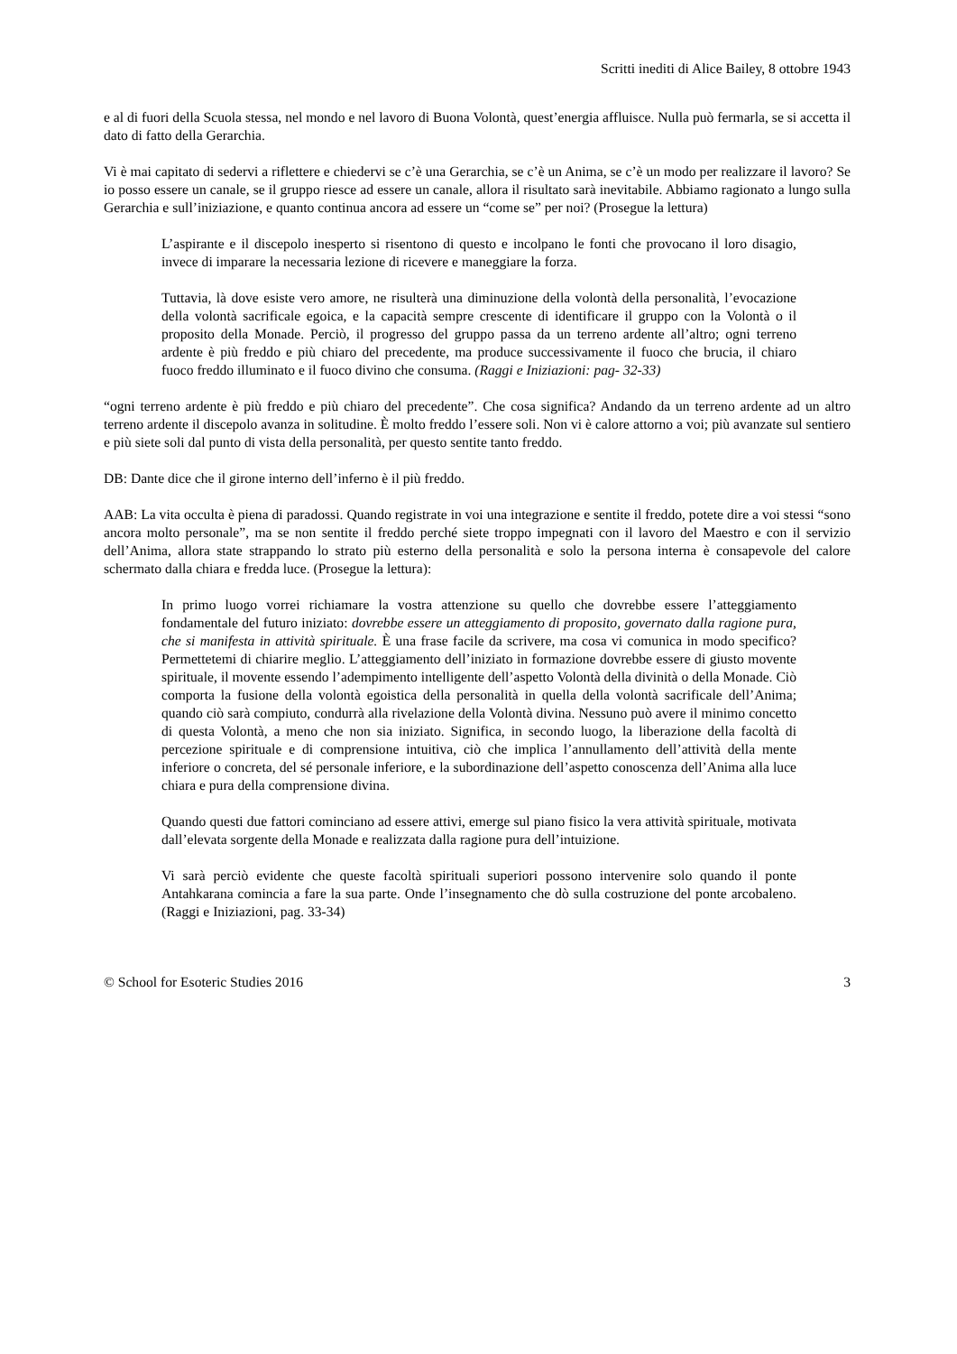Scritti inediti di Alice Bailey, 8 ottobre 1943
e al di fuori della Scuola stessa, nel mondo e nel lavoro di Buona Volontà, quest’energia affluisce. Nulla può fermarla, se si accetta il dato di fatto della Gerarchia.
Vi è mai capitato di sedervi a riflettere e chiedervi se c’è una Gerarchia, se c’è un Anima, se c’è un modo per realizzare il lavoro? Se io posso essere un canale, se il gruppo riesce ad essere un canale, allora il risultato sarà inevitabile. Abbiamo ragionato a lungo sulla Gerarchia e sull’iniziazione, e quanto continua ancora ad essere un “come se” per noi? (Prosegue la lettura)
L’aspirante e il discepolo inesperto si risentono di questo e incolpano le fonti che provocano il loro disagio, invece di imparare la necessaria lezione di ricevere e maneggiare la forza.
Tuttavia, là dove esiste vero amore, ne risulterà una diminuzione della volontà della personalità, l’evocazione della volontà sacrificale egoica, e la capacità sempre crescente di identificare il gruppo con la Volontà o il proposito della Monade. Perciò, il progresso del gruppo passa da un terreno ardente all’altro; ogni terreno ardente è più freddo e più chiaro del precedente, ma produce successivamente il fuoco che brucia, il chiaro fuoco freddo illuminato e il fuoco divino che consuma. (Raggi e Iniziazioni: pag- 32-33)
“ogni terreno ardente è più freddo e più chiaro del precedente”. Che cosa significa? Andando da un terreno ardente ad un altro terreno ardente il discepolo avanza in solitudine. È molto freddo l’essere soli. Non vi è calore attorno a voi; più avanzate sul sentiero e più siete soli dal punto di vista della personalità, per questo sentite tanto freddo.
DB: Dante dice che il girone interno dell’inferno è il più freddo.
AAB: La vita occulta è piena di paradossi. Quando registrate in voi una integrazione e sentite il freddo, potete dire a voi stessi “sono ancora molto personale”, ma se non sentite il freddo perché siete troppo impegnati con il lavoro del Maestro e con il servizio dell’Anima, allora state strappando lo strato più esterno della personalità e solo la persona interna è consapevole del calore schermato dalla chiara e fredda luce. (Prosegue la lettura):
In primo luogo vorrei richiamare la vostra attenzione su quello che dovrebbe essere l’atteggiamento fondamentale del futuro iniziato: dovrebbe essere un atteggiamento di proposito, governato dalla ragione pura, che si manifesta in attività spirituale. È una frase facile da scrivere, ma cosa vi comunica in modo specifico? Permettetemi di chiarire meglio. L’atteggiamento dell’iniziato in formazione dovrebbe essere di giusto movente spirituale, il movente essendo l’adempimento intelligente dell’aspetto Volontà della divinità o della Monade. Ciò comporta la fusione della volontà egoistica della personalità in quella della volontà sacrificale dell’Anima; quando ciò sarà compiuto, condurrà alla rivelazione della Volontà divina. Nessuno può avere il minimo concetto di questa Volontà, a meno che non sia iniziato. Significa, in secondo luogo, la liberazione della facoltà di percezione spirituale e di comprensione intuitiva, ciò che implica l’annullamento dell’attività della mente inferiore o concreta, del sé personale inferiore, e la subordinazione dell’aspetto conoscenza dell’Anima alla luce chiara e pura della comprensione divina.
Quando questi due fattori cominciano ad essere attivi, emerge sul piano fisico la vera attività spirituale, motivata dall’elevata sorgente della Monade e realizzata dalla ragione pura dell’intuizione.
Vi sarà perciò evidente che queste facoltà spirituali superiori possono intervenire solo quando il ponte Antahkarana comincia a fare la sua parte. Onde l’insegnamento che dò sulla costruzione del ponte arcobaleno. (Raggi e Iniziazioni, pag. 33-34)
© School for Esoteric Studies 2016 3